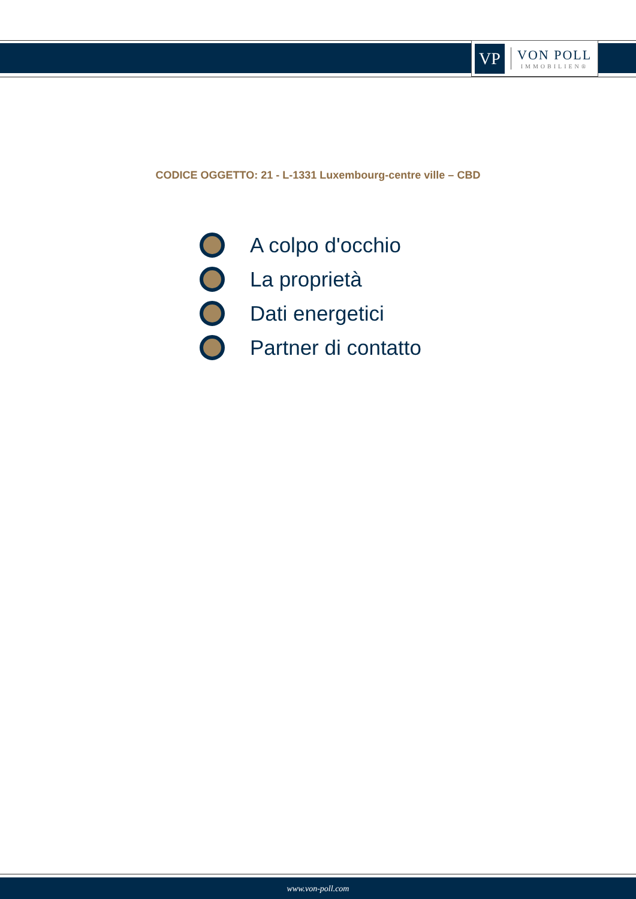VP
VON POLL
IMMOBILIEN®
CODICE OGGETTO: 21 - L-1331 Luxembourg-centre ville – CBD
A colpo d'occhio
La proprietà
Dati energetici
Partner di contatto
www.von-poll.com